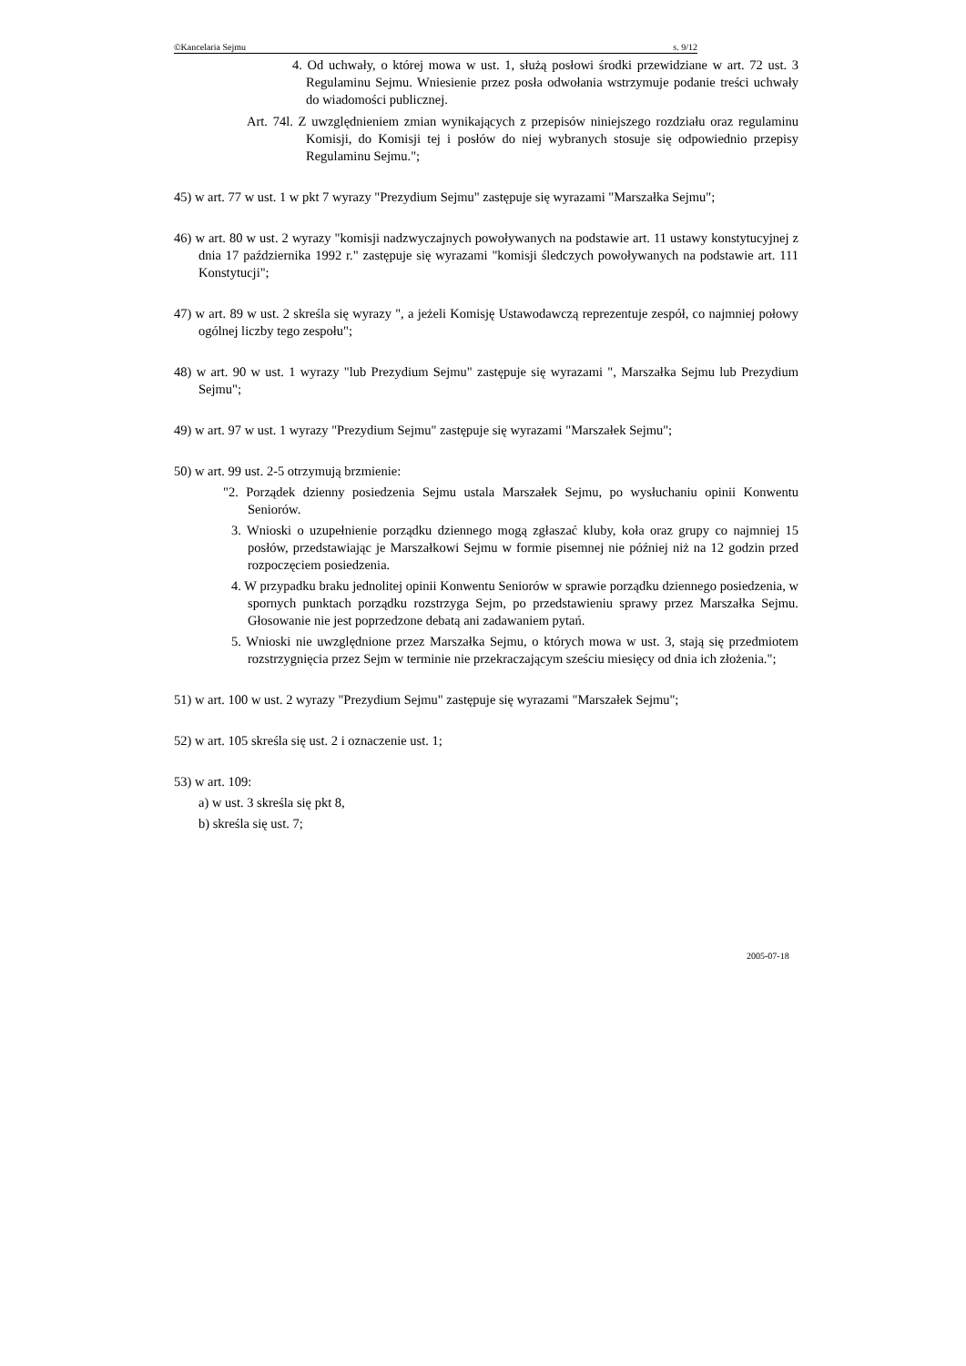©Kancelaria Sejmu s. 9/12
4. Od uchwały, o której mowa w ust. 1, służą posłowi środki przewidziane w art. 72 ust. 3 Regulaminu Sejmu. Wniesienie przez posła odwołania wstrzymuje podanie treści uchwały do wiadomości publicznej.
Art. 74l. Z uwzględnieniem zmian wynikających z przepisów niniejszego rozdziału oraz regulaminu Komisji, do Komisji tej i posłów do niej wybranych stosuje się odpowiednio przepisy Regulaminu Sejmu.";
45) w art. 77 w ust. 1 w pkt 7 wyrazy "Prezydium Sejmu" zastępuje się wyrazami "Marszałka Sejmu";
46) w art. 80 w ust. 2 wyrazy "komisji nadzwyczajnych powoływanych na podstawie art. 11 ustawy konstytucyjnej z dnia 17 października 1992 r." zastępuje się wyrazami "komisji śledczych powoływanych na podstawie art. 111 Konstytucji";
47) w art. 89 w ust. 2 skreśla się wyrazy ", a jeżeli Komisję Ustawodawczą reprezentuje zespół, co najmniej połowy ogólnej liczby tego zespołu";
48) w art. 90 w ust. 1 wyrazy "lub Prezydium Sejmu" zastępuje się wyrazami ", Marszałka Sejmu lub Prezydium Sejmu";
49) w art. 97 w ust. 1 wyrazy "Prezydium Sejmu" zastępuje się wyrazami "Marszałek Sejmu";
50) w art. 99 ust. 2-5 otrzymują brzmienie:
"2. Porządek dzienny posiedzenia Sejmu ustala Marszałek Sejmu, po wysłuchaniu opinii Konwentu Seniorów.
3. Wnioski o uzupełnienie porządku dziennego mogą zgłaszać kluby, koła oraz grupy co najmniej 15 posłów, przedstawiając je Marszałkowi Sejmu w formie pisemnej nie później niż na 12 godzin przed rozpoczęciem posiedzenia.
4. W przypadku braku jednolitej opinii Konwentu Seniorów w sprawie porządku dziennego posiedzenia, w spornych punktach porządku rozstrzyga Sejm, po przedstawieniu sprawy przez Marszałka Sejmu. Głosowanie nie jest poprzedzone debatą ani zadawaniem pytań.
5. Wnioski nie uwzględnione przez Marszałka Sejmu, o których mowa w ust. 3, stają się przedmiotem rozstrzygnięcia przez Sejm w terminie nie przekraczającym sześciu miesięcy od dnia ich złożenia.";
51) w art. 100 w ust. 2 wyrazy "Prezydium Sejmu" zastępuje się wyrazami "Marszałek Sejmu";
52) w art. 105 skreśla się ust. 2 i oznaczenie ust. 1;
53) w art. 109:
a) w ust. 3 skreśla się pkt 8,
b) skreśla się ust. 7;
2005-07-18